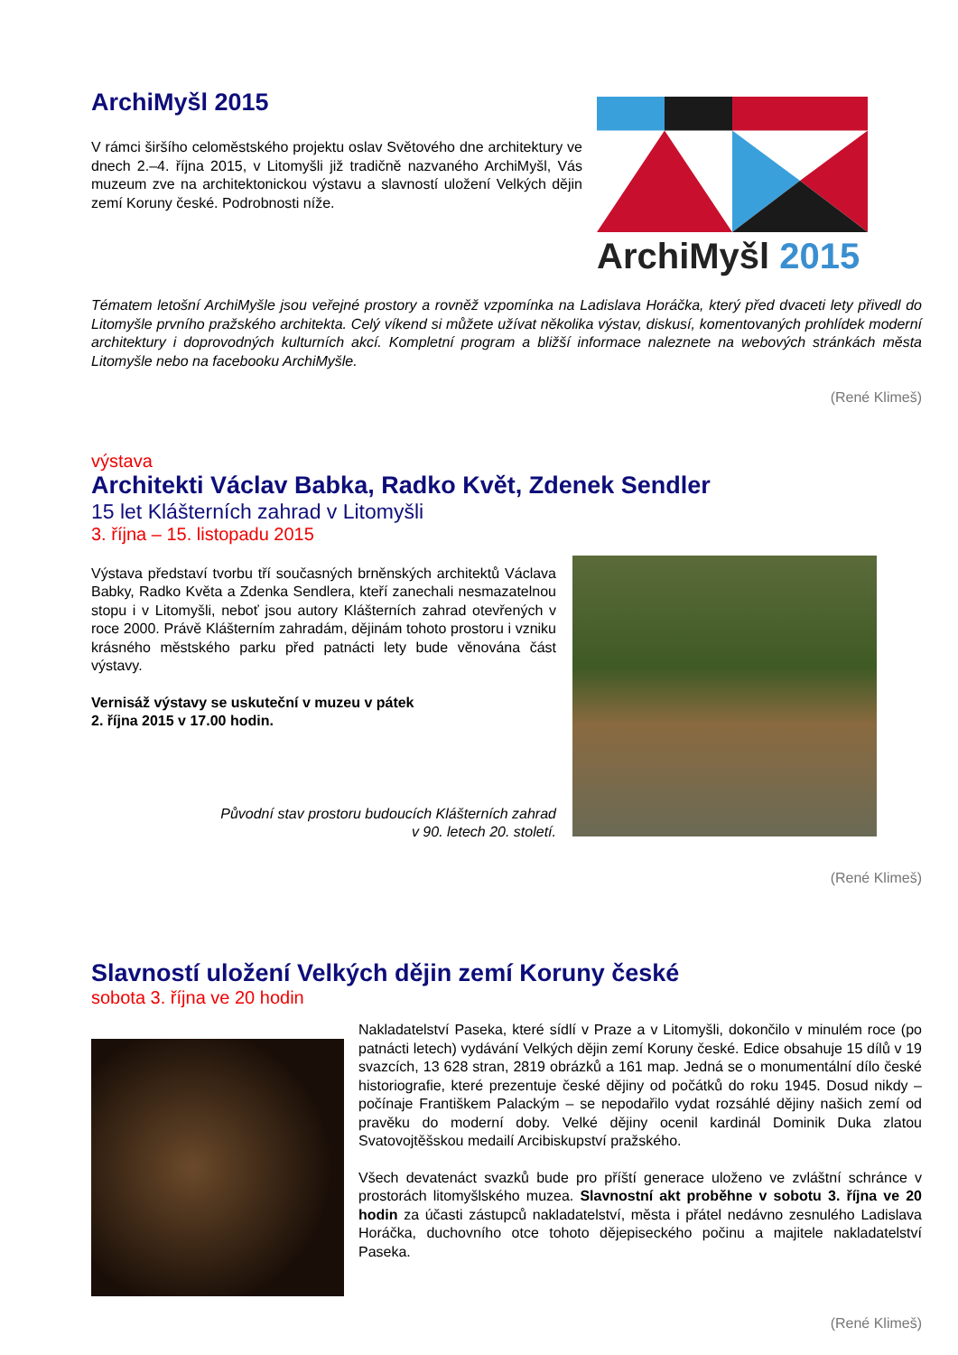ArchiMyšl 2015
V rámci širšího celoměstského projektu oslav Světového dne architektury ve dnech 2.–4. října 2015, v Litomyšli již tradičně nazvaného ArchiMyšl, Vás muzeum zve na architektonickou výstavu a slavností uložení Velkých dějin zemí Koruny české. Podrobnosti níže.
ArchiMyšl 2015
Tématem letošní ArchiMyšle jsou veřejné prostory a rovněž vzpomínka na Ladislava Horáčka, který před dvaceti lety přivedl do Litomyšle prvního pražského architekta. Celý víkend si můžete užívat několika výstav, diskusí, komentovaných prohlídek moderní architektury i doprovodných kulturních akcí. Kompletní program a bližší informace naleznete na webových stránkách města Litomyšle nebo na facebooku ArchiMyšle.
(René Klimeš)
výstava
Architekti Václav Babka, Radko Květ, Zdenek Sendler
15 let Klášterních zahrad v Litomyšli
3. října – 15. listopadu 2015
Výstava představí tvorbu tří současných brněnských architektů Václava Babky, Radko Květa a Zdenka Sendlera, kteří zanechali nesmazatelnou stopu i v Litomyšli, neboť jsou autory Klášterních zahrad otevřených v roce 2000. Právě Klášterním zahradám, dějinám tohoto prostoru i vzniku krásného městského parku před patnácti lety bude věnována část výstavy.
Vernisáž výstavy se uskuteční v muzeu v pátek
2. října 2015 v 17.00 hodin.
Původní stav prostoru budoucích Klášterních zahrad
v 90. letech 20. století.
(René Klimeš)
Slavností uložení Velkých dějin zemí Koruny české
sobota 3. října ve 20 hodin
Nakladatelství Paseka, které sídlí v Praze a v Litomyšli, dokončilo v minulém roce (po patnácti letech) vydávání Velkých dějin zemí Koruny české. Edice obsahuje 15 dílů v 19 svazcích, 13 628 stran, 2819 obrázků a 161 map. Jedná se o monumentální dílo české historiografie, které prezentuje české dějiny od počátků do roku 1945. Dosud nikdy – počínaje Františkem Palackým – se nepodařilo vydat rozsáhlé dějiny našich zemí od pravěku do moderní doby. Velké dějiny ocenil kardinál Dominik Duka zlatou Svatovojtěšskou medailí Arcibiskupství pražského.
Všech devatenáct svazků bude pro příští generace uloženo ve zvláštní schránce v prostorách litomyšlského muzea. Slavnostní akt proběhne v sobotu 3. října ve 20 hodin za účasti zástupců nakladatelství, města i přátel nedávno zesnulého Ladislava Horáčka, duchovního otce tohoto dějepiseckého počinu a majitele nakladatelství Paseka.
(René Klimeš)